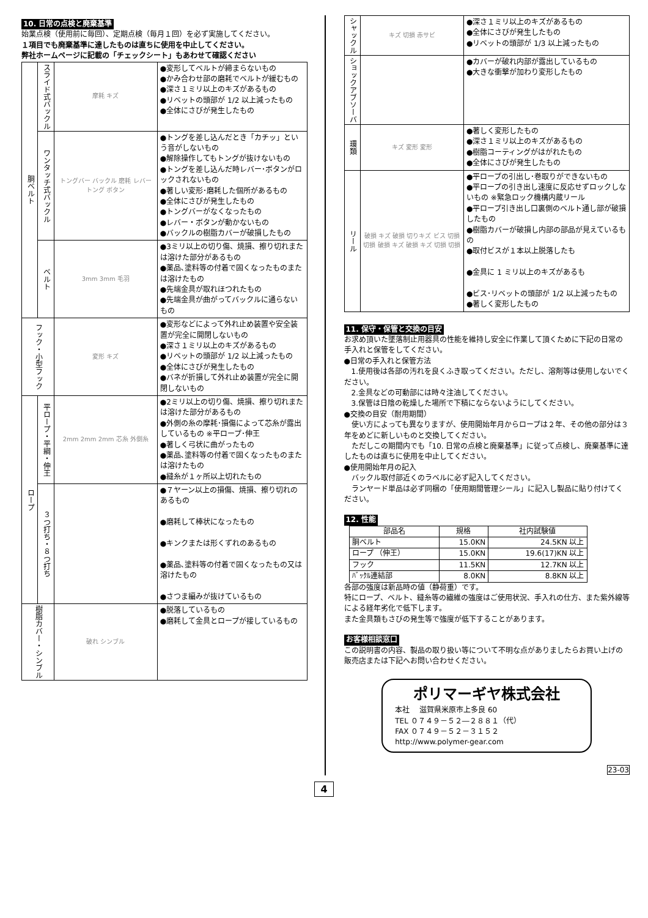10. 日常の点検と廃棄基準
始業点検（使用前に毎回）、定期点検（毎月１回）を必ず実施してください。
１項目でも廃棄基準に達したものは直ちに使用を中止してください。
弊社ホームページに記載の「チェックシート」もあわせて確認ください
| 胴ベルト | スライド式バックル | 摩耗 キズ | ●変形してベルトが締まらないもの ●かみ合わせ部の磨耗でベルトが緩むもの ●深さ１ミリ以上のキズがあるもの ●リベットの頭部が 1/2 以上減ったもの ●全体にさびが発生したもの |
| | ワンタッチ式バックル | トングバー バックル 磨耗 レバー トング ボタン | ●トングを差し込んだとき「カチッ」という音がしないもの ●解除操作してもトングが抜けないもの ●トングを差し込んだ時レバー･ボタンがロックされないもの ●著しい変形･磨耗した個所があるもの ●全体にさびが発生したもの ●トングバーがなくなったもの ●レバー・ボタンが動かないもの ●バックルの樹脂カバーが破損したもの |
| | ベルト | 3mm 3mm 毛羽 | ●3ミリ以上の切り傷、焼損、擦り切れまたは溶けた部分があるもの ●薬品､塗料等の付着で固くなったものまたは溶けたもの ●先端金具が取れほつれたもの ●先端金具が曲がってバックルに通らないもの |
| フック・小型フック | | 変形 キズ | ●変形などによって外れ止め装置や安全装置が完全に開閉しないもの ●深さ１ミリ以上のキズがあるもの ●リベットの頭部が 1/2 以上減ったもの ●全体にさびが発生したもの ●バネが折損して外れ止め装置が完全に開閉しないもの |
| ロープ | 平ロープ・平綱・伸王 | 2mm 2mm 2mm 芯糸 外側糸 | ●2ミリ以上の切り傷、焼損、擦り切れまたは溶けた部分があるもの ●外側の糸の摩耗･損傷によって芯糸が露出しているもの ※平ロープ･伸王 ●著しく弓状に曲がったもの ●薬品､塗料等の付着で固くなったものまたは溶けたもの ●縫糸が１ヶ所以上切れたもの |
| | ３つ打ち・８つ打ち | | ●７ヤーン以上の損傷、焼損、擦り切れのあるもの ●磨耗して棒状になったもの ●キンクまたは形くずれのあるもの ●薬品､塗料等の付着で固くなったもの又は溶けたもの ●さつま編みが抜けているもの |
| 樹脂カバー・シンブル | | 破れ シンブル | ●脱落しているもの ●磨耗して金具とロープが接しているもの |
| シャックル | キズ 切損 赤サビ | ●深さ１ミリ以上のキズがあるもの ●全体にさびが発生したもの ●リベットの頭部が 1/3 以上減ったもの |
| ショックアブソーバ | | ●カバーが破れ内部が露出しているもの ●大きな衝撃が加わり変形したもの |
| 環類 | キズ 変形 変形 | ●著しく変形したもの ●深さ１ミリ以上のキズがあるもの ●樹脂コーティングがはがれたもの ●全体にさびが発生したもの |
| リール | 破損 キズ 破損 切りキズ ビス 切損 切損 破損 キズ 破損 キズ 切損 切損 | ●平ロープの引出し･巻取りができないもの ●平ロープの引き出し速度に反応せずロックしないもの ※緊急ロック機構内蔵リール ●平ロープ引き出し口裏側のベルト通し部が破損したもの ●樹脂カバーが破損し内部の部品が見えているもの ●取付ビスが１本以上脱落したも ●金具に 1 ミリ以上のキズがあるも ●ビス･リベットの頭部が 1/2 以上減ったもの ●著しく変形したもの |
11. 保守・保管と交換の目安
お求め頂いた墜落制止用器具の性能を維持し安全に作業して頂くために下記の日常の手入れと保管をしてください。
●日常の手入れと保管方法
　1.使用後は各部の汚れを良くふき取ってください。ただし、溶剤等は使用しないでください。
　2.金具などの可動部には時々注油してください。
　3.保管は日陰の乾燥した場所で下積にならないようにしてください。
●交換の目安（耐用期間）
　使い方によっても異なりますが、使用開始年月からロープは２年、その他の部分は３年をめどに新しいものと交換してください。
　ただしこの期間内でも「10. 日常の点検と廃棄基準」に従って点検し、廃棄基準に達したものは直ちに使用を中止してください。
●使用開始年月の記入
　バックル取付部近くのラベルに必ず記入してください。
　ランヤード単品は必ず同梱の「使用期間管理シール」に記入し製品に貼り付けてください。
12. 性能
| 部品名 | 規格 | 社内試験値 |
| --- | --- | --- |
| 胴ベルト | 15.0KN | 24.5KN 以上 |
| ロープ （伸王） | 15.0KN | 19.6(17)KN 以上 |
| フック | 11.5KN | 12.7KN 以上 |
| ﾊﾞｯｸﾙ連結部 | 8.0KN | 8.8KN 以上 |
各部の強度は新品時の値（静荷重）です。
特にロープ、ベルト、縫糸等の繊維の強度はご使用状況、手入れの仕方、また紫外線等による経年劣化で低下します。
また金具類もさびの発生等で強度が低下することがあります。
お客様相談窓口
この説明書の内容、製品の取り扱い等について不明な点がありましたらお買い上げの販売店または下記へお問い合わせください。
ポリマーギヤ株式会社
本社　 滋賀県米原市上多良 60
TEL ０７４９－５２―２８８１（代）
FAX ０７４９－５２－３１５２
http://www.polymer-gear.com
23-03
4